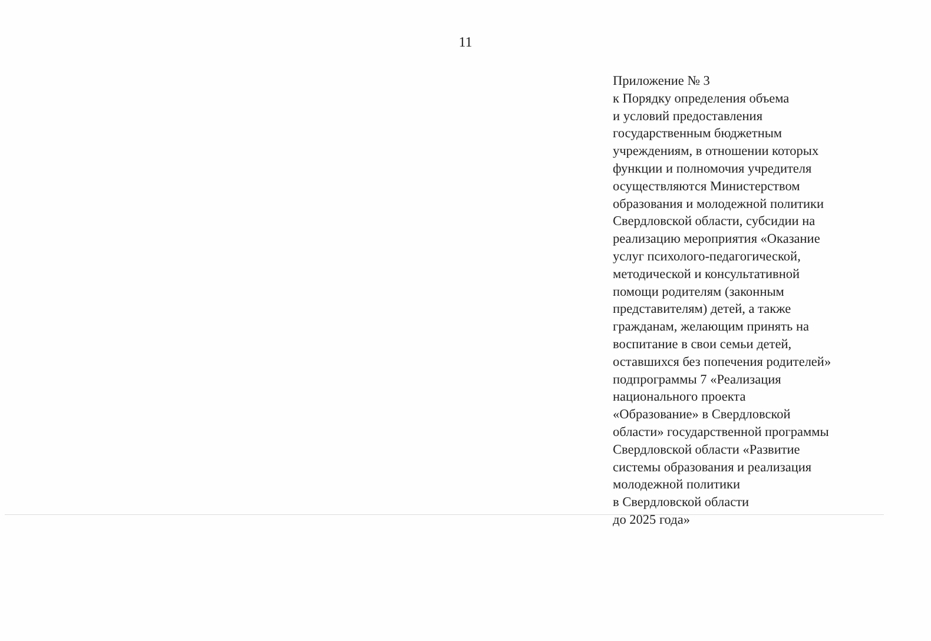11
Приложение № 3
к Порядку определения объема
и условий предоставления
государственным бюджетным
учреждениям, в отношении которых
функции и полномочия учредителя
осуществляются Министерством
образования и молодежной политики
Свердловской области, субсидии на
реализацию мероприятия «Оказание
услуг психолого-педагогической,
методической и консультативной
помощи родителям (законным
представителям) детей, а также
гражданам, желающим принять на
воспитание в свои семьи детей,
оставшихся без попечения родителей»
подпрограммы 7 «Реализация
национального проекта
«Образование» в Свердловской
области» государственной программы
Свердловской области «Развитие
системы образования и реализация
молодежной политики
в Свердловской области
до 2025 года»